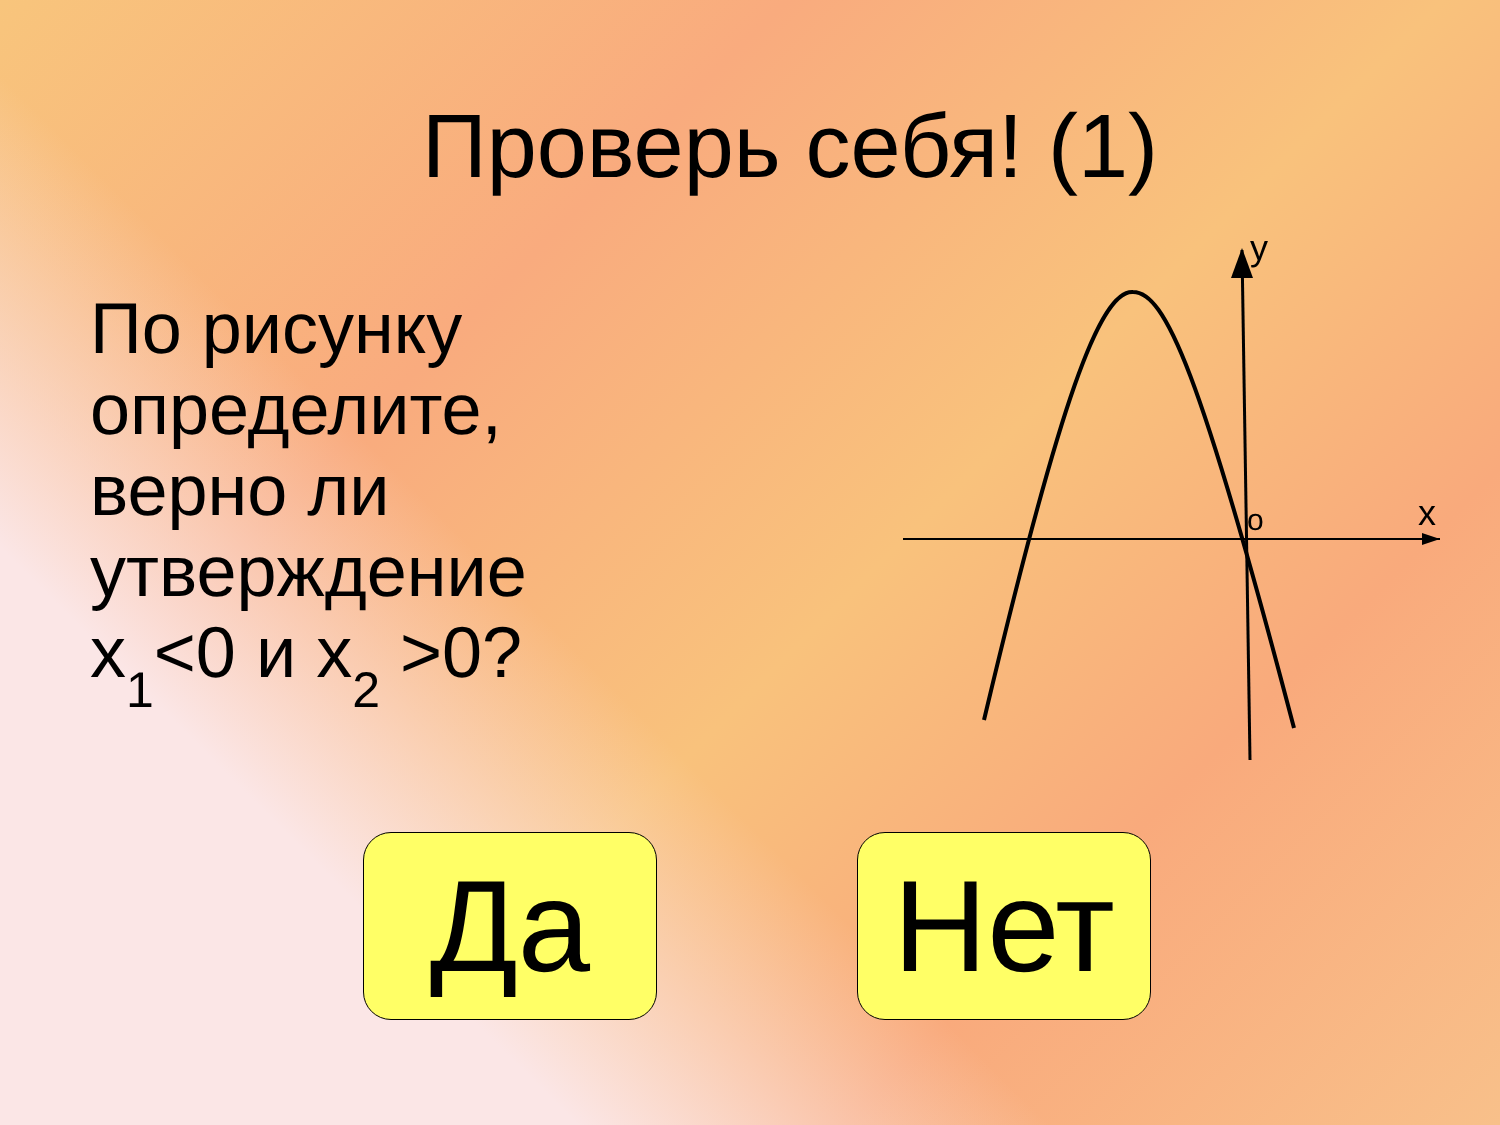Проверь себя! (1)
По рисунку определите, верно ли утверждение x<sub>1</sub><0 и x<sub>2</sub> >0?
y
x
o
Да Нет